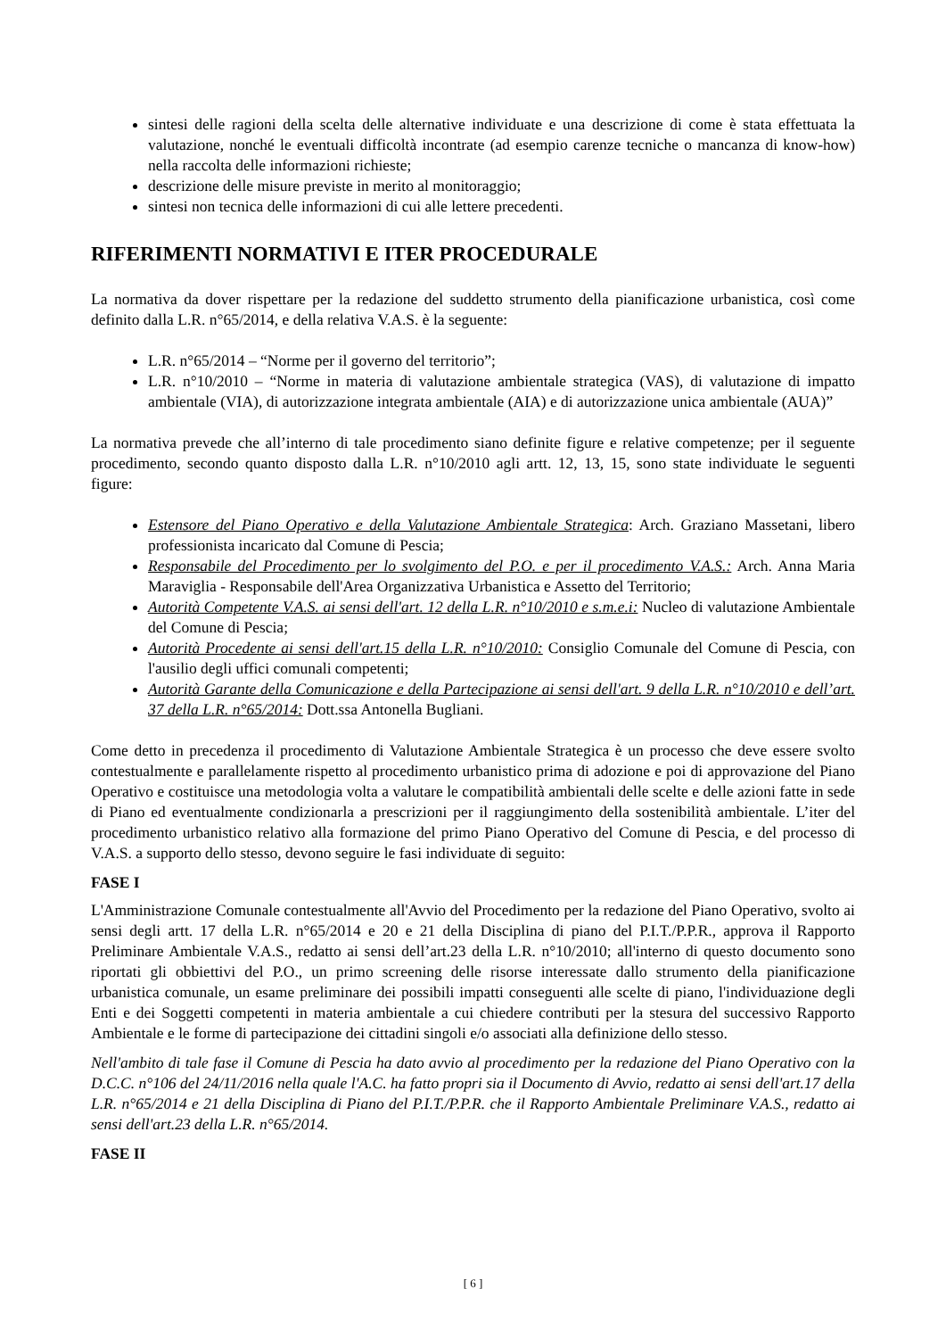sintesi delle ragioni della scelta delle alternative individuate e una descrizione di come è stata effettuata la valutazione, nonché le eventuali difficoltà incontrate (ad esempio carenze tecniche o mancanza di know-how) nella raccolta delle informazioni richieste;
descrizione delle misure previste in merito al monitoraggio;
sintesi non tecnica delle informazioni di cui alle lettere precedenti.
RIFERIMENTI NORMATIVI E ITER PROCEDURALE
La normativa da dover rispettare per la redazione del suddetto strumento della pianificazione urbanistica, così come definito dalla L.R. n°65/2014, e della relativa V.A.S. è la seguente:
L.R. n°65/2014 – “Norme per il governo del territorio”;
L.R. n°10/2010 – “Norme in materia di valutazione ambientale strategica (VAS), di valutazione di impatto ambientale (VIA), di autorizzazione integrata ambientale (AIA) e di autorizzazione unica ambientale (AUA)”
La normativa prevede che all’interno di tale procedimento siano definite figure e relative competenze; per il seguente procedimento, secondo quanto disposto dalla L.R. n°10/2010 agli artt. 12, 13, 15, sono state individuate le seguenti figure:
Estensore del Piano Operativo e della Valutazione Ambientale Strategica: Arch. Graziano Massetani, libero professionista incaricato dal Comune di Pescia;
Responsabile del Procedimento per lo svolgimento del P.O. e per il procedimento V.A.S.: Arch. Anna Maria Maraviglia - Responsabile dell'Area Organizzativa Urbanistica e Assetto del Territorio;
Autorità Competente V.A.S. ai sensi dell'art. 12 della L.R. n°10/2010 e s.m.e.i: Nucleo di valutazione Ambientale del Comune di Pescia;
Autorità Procedente ai sensi dell'art.15 della L.R. n°10/2010: Consiglio Comunale del Comune di Pescia, con l'ausilio degli uffici comunali competenti;
Autorità Garante della Comunicazione e della Partecipazione ai sensi dell'art. 9 della L.R. n°10/2010 e dell’art. 37 della L.R. n°65/2014: Dott.ssa Antonella Bugliani.
Come detto in precedenza il procedimento di Valutazione Ambientale Strategica è un processo che deve essere svolto contestualmente e parallelamente rispetto al procedimento urbanistico prima di adozione e poi di approvazione del Piano Operativo e costituisce una metodologia volta a valutare le compatibilità ambientali delle scelte e delle azioni fatte in sede di Piano ed eventualmente condizionarla a prescrizioni per il raggiungimento della sostenibilità ambientale. L’iter del procedimento urbanistico relativo alla formazione del primo Piano Operativo del Comune di Pescia, e del processo di V.A.S. a supporto dello stesso, devono seguire le fasi individuate di seguito:
FASE I
L'Amministrazione Comunale contestualmente all'Avvio del Procedimento per la redazione del Piano Operativo, svolto ai sensi degli artt. 17 della L.R. n°65/2014 e 20 e 21 della Disciplina di piano del P.I.T./P.P.R., approva il Rapporto Preliminare Ambientale V.A.S., redatto ai sensi dell’art.23 della L.R. n°10/2010; all'interno di questo documento sono riportati gli obbiettivi del P.O., un primo screening delle risorse interessate dallo strumento della pianificazione urbanistica comunale, un esame preliminare dei possibili impatti conseguenti alle scelte di piano, l'individuazione degli Enti e dei Soggetti competenti in materia ambientale a cui chiedere contributi per la stesura del successivo Rapporto Ambientale e le forme di partecipazione dei cittadini singoli e/o associati alla definizione dello stesso.
Nell'ambito di tale fase il Comune di Pescia ha dato avvio al procedimento per la redazione del Piano Operativo con la D.C.C. n°106 del 24/11/2016 nella quale l'A.C. ha fatto propri sia il Documento di Avvio, redatto ai sensi dell'art.17 della L.R. n°65/2014 e 21 della Disciplina di Piano del P.I.T./P.P.R. che il Rapporto Ambientale Preliminare V.A.S., redatto ai sensi dell'art.23 della L.R. n°65/2014.
FASE II
[ 6 ]